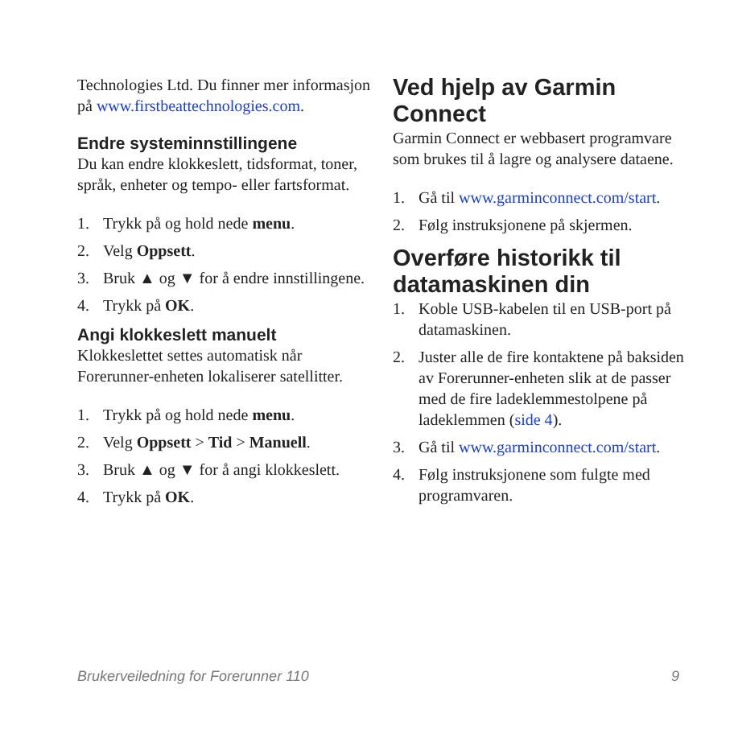Technologies Ltd. Du finner mer informasjon på www.firstbeattechnologies.com.
Endre systeminnstillingene
Du kan endre klokkeslett, tidsformat, toner, språk, enheter og tempo- eller fartsformat.
1. Trykk på og hold nede menu.
2. Velg Oppsett.
3. Bruk ▲ og ▼ for å endre innstillingene.
4. Trykk på OK.
Angi klokkeslett manuelt
Klokkeslettet settes automatisk når Forerunner-enheten lokaliserer satellitter.
1. Trykk på og hold nede menu.
2. Velg Oppsett > Tid > Manuell.
3. Bruk ▲ og ▼ for å angi klokkeslett.
4. Trykk på OK.
Ved hjelp av Garmin Connect
Garmin Connect er webbasert programvare som brukes til å lagre og analysere dataene.
1. Gå til www.garminconnect.com/start.
2. Følg instruksjonene på skjermen.
Overføre historikk til datamaskinen din
1. Koble USB-kabelen til en USB-port på datamaskinen.
2. Juster alle de fire kontaktene på baksiden av Forerunner-enheten slik at de passer med de fire ladeklemmestolpene på ladeklemmen (side 4).
3. Gå til www.garminconnect.com/start.
4. Følg instruksjonene som fulgte med programvaren.
Brukerveiledning for Forerunner 110 9